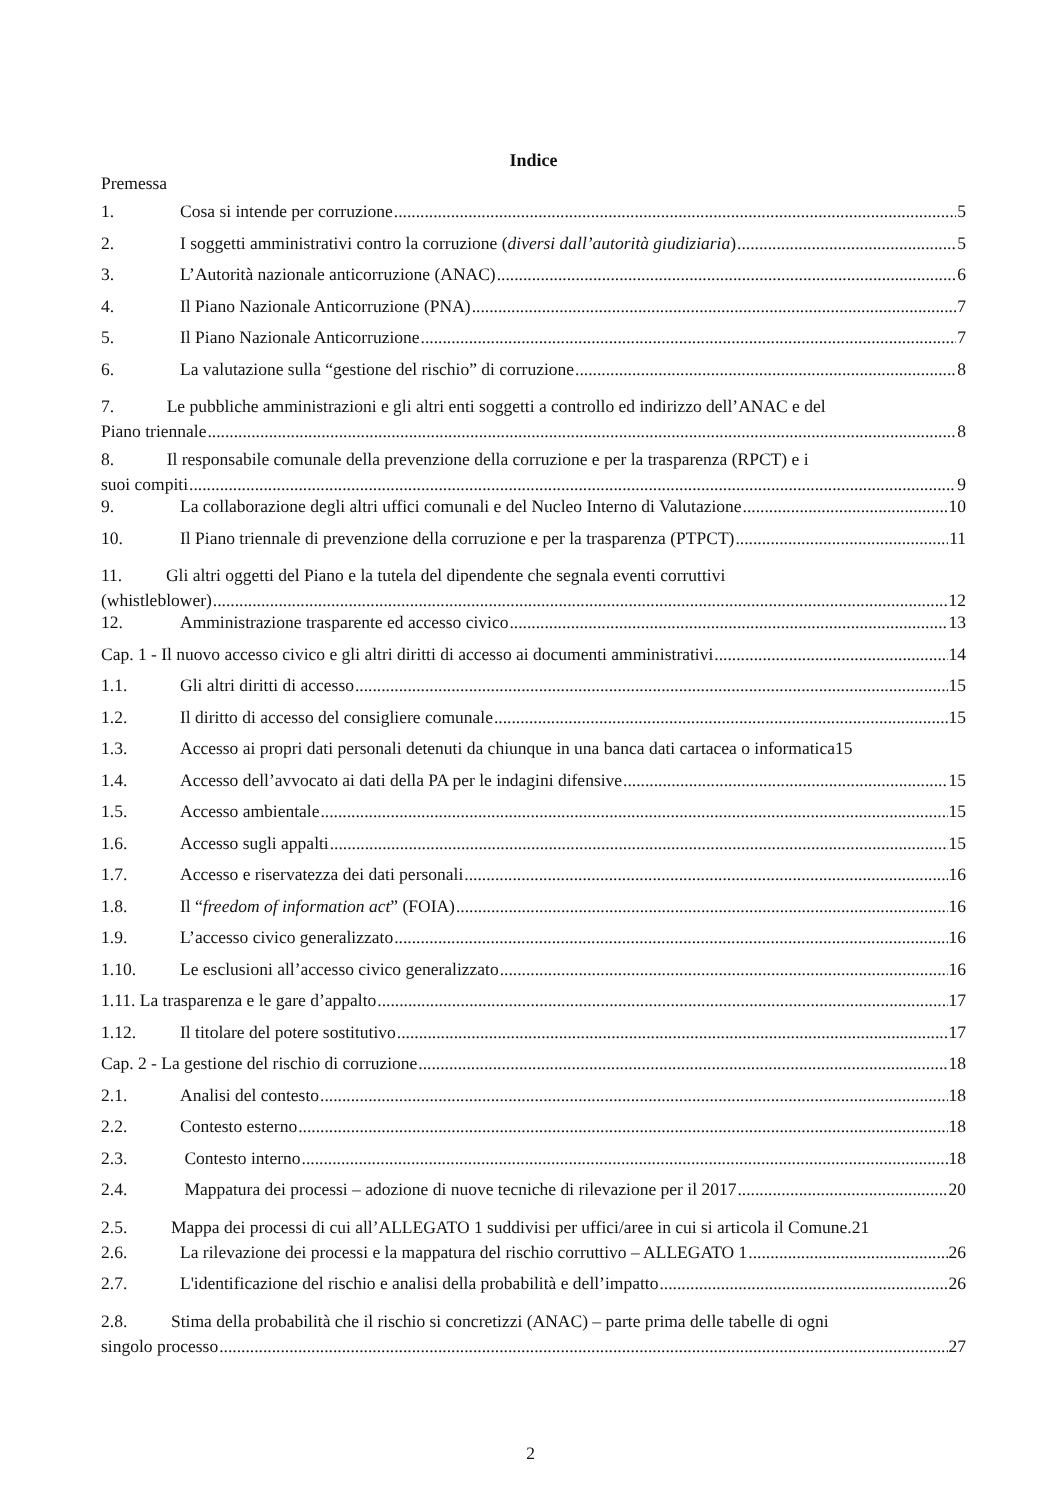Indice
Premessa
1. Cosa si intende per corruzione 5
2. I soggetti amministrativi contro la corruzione (diversi dall’autorità giudiziaria) 5
3. L’Autorità nazionale anticorruzione (ANAC) 6
4. Il Piano Nazionale Anticorruzione (PNA) 7
5. Il Piano Nazionale Anticorruzione 7
6. La valutazione sulla “gestione del rischio” di corruzione 8
7. Le pubbliche amministrazioni e gli altri enti soggetti a controllo ed indirizzo dell’ANAC e del
Piano triennale 8
8. Il responsabile comunale della prevenzione della corruzione e per la trasparenza (RPCT) e i
suoi compiti 9
9. La collaborazione degli altri uffici comunali e del Nucleo Interno di Valutazione 10
10. Il Piano triennale di prevenzione della corruzione e per la trasparenza (PTPCT) 11
11. Gli altri oggetti del Piano e la tutela del dipendente che segnala eventi corruttivi
(whistleblower) 12
12. Amministrazione trasparente ed accesso civico 13
Cap. 1 - Il nuovo accesso civico e gli altri diritti di accesso ai documenti amministrativi 14
1.1. Gli altri diritti di accesso 15
1.2. Il diritto di accesso del consigliere comunale 15
1.3. Accesso ai propri dati personali detenuti da chiunque in una banca dati cartacea o informatica15
1.4. Accesso dell’avvocato ai dati della PA per le indagini difensive 15
1.5. Accesso ambientale 15
1.6. Accesso sugli appalti 15
1.7. Accesso e riservatezza dei dati personali 16
1.8. Il “freedom of information act” (FOIA) 16
1.9. L’accesso civico generalizzato 16
1.10. Le esclusioni all’accesso civico generalizzato 16
1.11. La trasparenza e le gare d’appalto 17
1.12. Il titolare del potere sostitutivo 17
Cap. 2 - La gestione del rischio di corruzione 18
2.1. Analisi del contesto 18
2.2. Contesto esterno 18
2.3. Contesto interno 18
2.4. Mappatura dei processi – adozione di nuove tecniche di rilevazione per il 2017 20
2.5. Mappa dei processi di cui all’ALLEGATO 1 suddivisi per uffici/aree in cui si articola il Comune.21
2.6. La rilevazione dei processi e la mappatura del rischio corruttivo – ALLEGATO 1 26
2.7. L'identificazione del rischio e analisi della probabilità e dell’impatto 26
2.8. Stima della probabilità che il rischio si concretizzi (ANAC) – parte prima delle tabelle di ogni
singolo processo 27
2